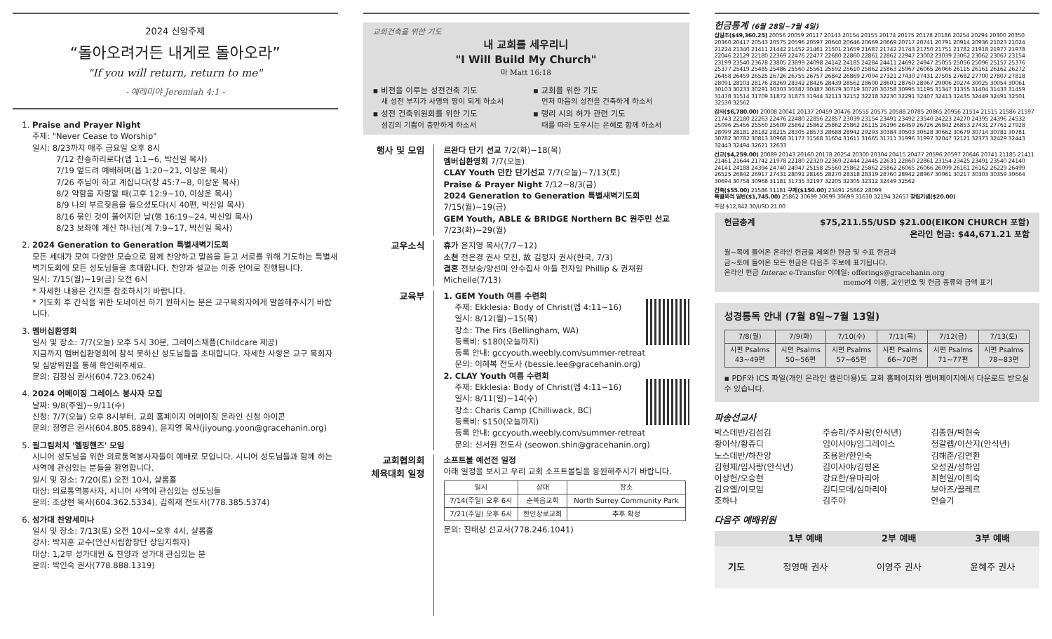2024 신앙주제
“돌아오려거든 내게로 돌아오라”
"If you will return, return to me"
- 예레미야 Jeremiah 4:1 -
1. Praise and Prayer Night
주제: "Never Cease to Worship"
일시: 8/23까지 매주 금요일 오후 8시
7/12 찬송하리로다(엡 1:1~6, 박신일 목사)
7/19 엎드려 예배하며(욥 1:20~21, 이상운 목사)
7/26 주님이 하고 계십니다(창 45:7~8, 이상운 목사)
8/2 약함을 자랑할 때(고후 12:9~10, 이상운 목사)
8/9 나의 부르짖음을 들으셨도다(시 40편, 박신일 목사)
8/16 묶인 것이 풀어지던 날(행 16:19~24, 박신일 목사)
8/23 보좌에 계신 하나님(계 7:9~17, 박신일 목사)
2. 2024 Generation to Generation 특별새벽기도회
모든 세대가 모여 다양한 모습으로 함께 찬양하고 말씀을 듣고 서로를 위해 기도하는 특별새벽기도회에 모든 성도님들을 초대합니다. 찬양과 설교는 이중 언어로 진행됩니다.
일시: 7/15(월)~19(금) 오전 6시
* 자세한 내용은 간지를 참조하시기 바랍니다.
* 기도회 후 간식을 위한 도네이션 하기 원하시는 분은 교구목회자에게 말씀해주시기 바랍니다.
3. 멤버십환영회
일시 및 장소: 7/7(오늘) 오후 5시 30분, 그레이스채플(Childcare 제공)
지금까지 멤버십환영회에 참석 못하신 성도님들을 초대합니다. 자세한 사항은 교구 목회자 및 심방위원을 통해 확인해주세요.
문의: 김장심 권사(604.723.0624)
4. 2024 어메이징 그레이스 봉사자 모집
날짜: 9/8(주일)~9/11(수)
신청: 7/7(오늘) 오후 8시부터, 교회 홈페이지 어메이징 온라인 신청 아이콘
문의: 정영은 권사(604.805.8894), 윤지영 목사(jiyoung.yoon@gracehanin.org)
5. 필그림처치 '헬핑핸즈' 모임
시니어 성도님을 위한 의료통역봉사자들이 예배로 모입니다. 시니어 성도님들과 함께 하는 사역에 관심있는 분들을 환영합니다.
일시 및 장소: 7/20(토) 오전 10시, 샬롬홀
대상: 의료통역봉사자, 시니어 사역에 관심있는 성도님들
문의: 조상현 목사(604.362.5334), 김희재 전도사(778.385.5374)
6. 성가대 찬양세미나
일시 및 장소: 7/13(토) 오전 10시~오후 4시, 샬롬홀
강사: 박지훈 교수(안산시립합창단 상임지휘자)
대상: 1,2부 성가대원 & 찬양과 성가대 관심있는 분
문의: 박인숙 권사(778.888.1319)
교회건축을 위한 기도
내 교회를 세우리니
"I Will Build My Church"
마 Matt 16:18
▪ 비전을 이루는 성전건축 기도
새 성전 부지가 사명의 땅이 되게 하소서
▪ 교회를 위한 기도
먼저 마음의 성전을 건축하게 하소서
▪ 성전 건축위원회를 위한 기도
섬김의 기쁨이 충만하게 하소서
▪ 랭리 시의 허가 관련 기도
때를 따라 도우시는 은혜로 함께 하소서
행사 및 모임 르완다 단기 선교 7/2(화)~18(목)
멤버십환영회 7/7(오늘)
CLAY Youth 던칸 단기선교 7/7(오늘)~7/13(토)
Praise & Prayer Night 7/12~8/3(금)
2024 Generation to Generation 특별새벽기도회 7/15(월)~19(금)
GEM Youth, ABLE & BRIDGE Northern BC 원주민 선교 7/23(화)~29(월)
교우소식 휴가 윤지영 목사(7/7~12)
소천 전은경 권사 모친, 故 김정자 권사(한국, 7/3)
결혼 전보승/양선미 안수집사 아들 전자일 Phillip & 권재원 Michelle(7/13)
교육부 1. GEM Youth 여름 수련회
주제: Ekklesia: Body of Christ(엡 4:11~16)
일시: 8/12(월)~15(목)
장소: The Firs (Bellingham, WA)
등록비: $180(오늘까지)
등록 안내: gccyouth.weebly.com/summer-retreat
문의: 이혜복 전도사 (bessie.lee@gracehanin.org)
2. CLAY Youth 여름 수련회
주제: Ekklesia: Body of Christ(엡 4:11~16)
일시: 8/11(일)~14(수)
장소: Charis Camp (Chilliwack, BC)
등록비: $150(오늘까지)
등록 안내: gccyouth.weebly.com/summer-retreat
문의: 신서원 전도사 (seowon.shin@gracehanin.org)
교회협의회
체육대회 일정
소프트볼 예선전 일정
아래 일정을 보시고 우리 교회 소프트볼팀을 응원해주시기 바랍니다.
| 일시 | 상대 | 장소 |
| --- | --- | --- |
| 7/14(주일) 오후 6시 | 순복음교회 | North Surrey Community Park |
| 7/21(주일) 오후 6시 | 한인장로교회 | 추후 확정 |
문의: 진태상 선교사(778.246.1041)
헌금통계 (6월 28일~7월 4일)
십일조($49,360.25) 20056 20059 20117 20143 20154 20155 20174 20175 20178 20186 20254 20294 20300 20350 20360 20417 20543 20575 20596 20597 20640 20646 20669 20669 20717 20741 20791 20914 20936 21023 21024 21224 21340 21411 21442 21452 21461 21501 21659 21687 21742 21743 21750 21751 21782 21918 21977 21978 22046 22129 22180 22369 22476 22477 22680 22860 22861 22862 22947 23002 23039 23062 23062 23067 23154 23199 23540 23678 23805 23899 24098 24142 24185 24284 24411 24692 24947 25055 25056 25096 25157 25376 25377 25419 25485 25486 25560 25561 25592 25610 25862 25863 25967 26065 26066 26115 26161 26162 26272 26458 26459 26525 26726 26755 26757 26842 26869 27094 27321 27430 27431 27505 27682 27700 27807 27818 28091 28103 28176 28269 28342 28426 28439 28562 28600 28601 28760 28967 29006 29274 30025 30054 30061 30103 30233 30291 30303 30387 30487 30679 30719 30720 30758 30995 31195 31347 31355 31404 31433 31459 31478 31514 31709 31872 31873 31944 32113 32152 32218 32230 32291 32407 32413 32435 32449 32491 32501 32530 32562
감사($6,780.00) 20008 20041 20137 20459 20476 20555 20575 20588 20785 20865 20956 21514 21515 21586 21597 21743 22180 22263 22476 22480 22856 22857 23039 23154 23491 23492 23540 24223 24270 24395 24396 24532 25096 25456 25560 25609 25862 25862 25862 25862 26115 26196 26459 26726 26842 26853 27431 27761 27928 28099 28181 28182 28215 28305 28573 28688 28942 29293 30384 30503 30628 30662 30679 30714 30781 30781 30782 30782 30813 30968 31177 31568 31604 31611 31665 31711 31996 31997 32047 32121 32373 32429 32443 32443 32494 32621 32633
선교($4,259.00) 20089 20143 20160 20178 20254 20300 20304 20415 20477 20596 20597 20646 20741 21185 21411 21461 21644 21742 21978 22180 22320 22369 22444 22445 22631 22860 22861 23154 23425 23491 23540 24140 24141 24188 24394 24740 24947 25158 25560 25862 25862 25862 26065 26066 26099 26161 26162 26229 26499 26525 26842 26917 27431 28091 28165 28270 28318 28319 28760 28942 28967 30061 30217 30303 30359 30664 30694 30758 30968 31181 31735 32197 32205 32305 32312 32449 32562
건축($55.00) 21586 31181 구제($150.00) 23491 25862 28099
특별목적 일반($1,745.00) 25862 30699 30699 30699 31630 32194 32657 창립기념($20.00)
주일 $12,842.30/USD 21.00
헌금총계 $75,211.55/USD $21.00(EIKON CHURCH 포함)
온라인 헌금: $44,671.21 포함
월~목에 들어온 온라인 헌금을 제외한 현금 및 수표 헌금과
금~토에 들어온 모든 헌금은 다음주 주보에 표기됩니다.
온라인 헌금 Interac e-Transfer 이메일: offerings@gracehanin.org
memo에 이름, 교인번호 및 헌금 종류와 금액 표기
성경통독 안내 (7월 8일~7월 13일)
| 7/8(월) | 7/9(화) | 7/10(수) | 7/11(목) | 7/12(금) | 7/13(토) |
| 시편 Psalms 43~49편 | 시편 Psalms 50~56편 | 시편 Psalms 57~65편 | 시편 Psalms 66~70편 | 시편 Psalms 71~77편 | 시편 Psalms 78~83편 |
▪ PDF와 ICS 파일(개인 온라인 캘린더용)도 교회 홈페이지와 멤버페이지에서 다운로드 받으실 수 있습니다.
파송선교사
박스데반/김섬김
황이삭/황쥬디
노스데반/하찬양
김형제/임사랑(안식년)
이상헌/오승현
김요엘/이모임
조하나
주승리/주사랑(안식년)
임이사야/임그레이스
조용완/한인숙
김이사야/김평온
강요한/유마리아
김디모데/심마리아
김주아
김종현/박현숙
정갈렙/이산지(안식년)
김해준/김연환
오성권/성하임
최현일/이희숙
보아즈/끌레르
안슬기
다음주 예배위원
| | 1부 예배 | 2부 예배 | 3부 예배 |
| --- | --- | --- | --- |
| 기도 | 정영매 권사 | 이영주 권사 | 윤혜주 권사 |